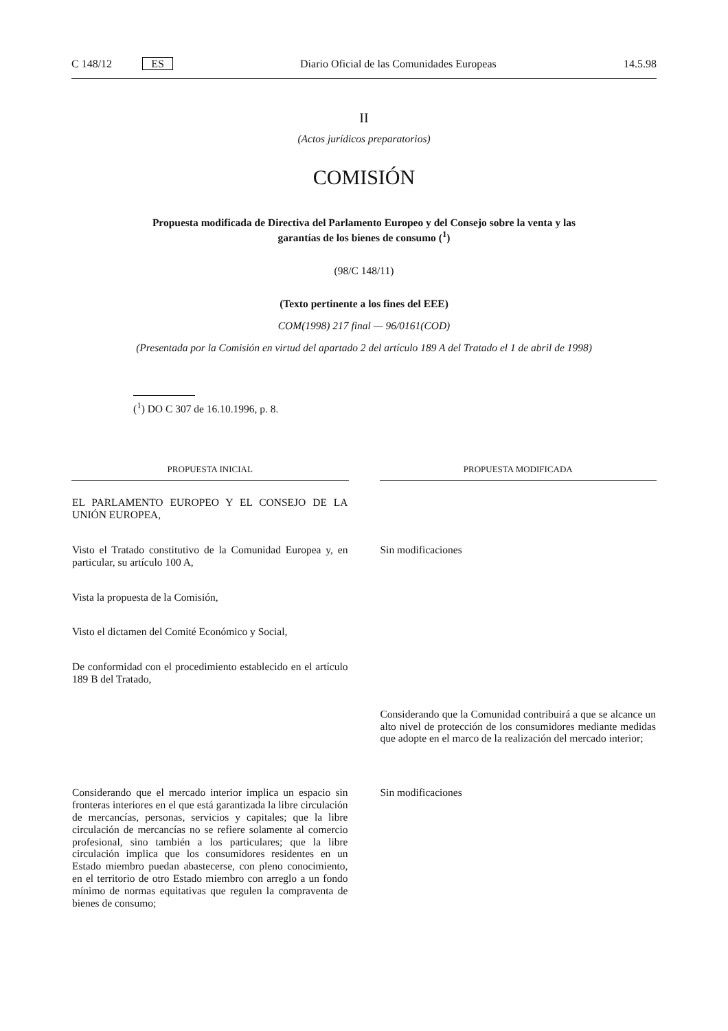C 148/12 ES Diario Oficial de las Comunidades Europeas 14.5.98
II
(Actos jurídicos preparatorios)
COMISIÓN
Propuesta modificada de Directiva del Parlamento Europeo y del Consejo sobre la venta y las garantías de los bienes de consumo (<sup>1</sup>)
(98/C 148/11)
(Texto pertinente a los fines del EEE)
COM(1998) 217 final — 96/0161(COD)
(Presentada por la Comisión en virtud del apartado 2 del artículo 189 A del Tratado el 1 de abril de 1998)
(<sup>1</sup>) DO C 307 de 16.10.1996, p. 8.
| PROPUESTA INICIAL | PROPUESTA MODIFICADA |
| --- | --- |
| EL PARLAMENTO EUROPEO Y EL CONSEJO DE LA UNIÓN EUROPEA, | |
| Visto el Tratado constitutivo de la Comunidad Europea y, en particular, su artículo 100 A, | Sin modificaciones |
| Vista la propuesta de la Comisión, | |
| Visto el dictamen del Comité Económico y Social, | |
| De conformidad con el procedimiento establecido en el artículo 189 B del Tratado, | |
| | Considerando que la Comunidad contribuirá a que se alcance un alto nivel de protección de los consumidores mediante medidas que adopte en el marco de la realización del mercado interior; |
| Considerando que el mercado interior implica un espacio sin fronteras interiores en el que está garantizada la libre circulación de mercancías, personas, servicios y capitales; que la libre circulación de mercancías no se refiere solamente al comercio profesional, sino también a los particulares; que la libre circulación implica que los consumidores residentes en un Estado miembro puedan abastecerse, con pleno conocimiento, en el territorio de otro Estado miembro con arreglo a un fondo mínimo de normas equitativas que regulen la compraventa de bienes de consumo; | Sin modificaciones |